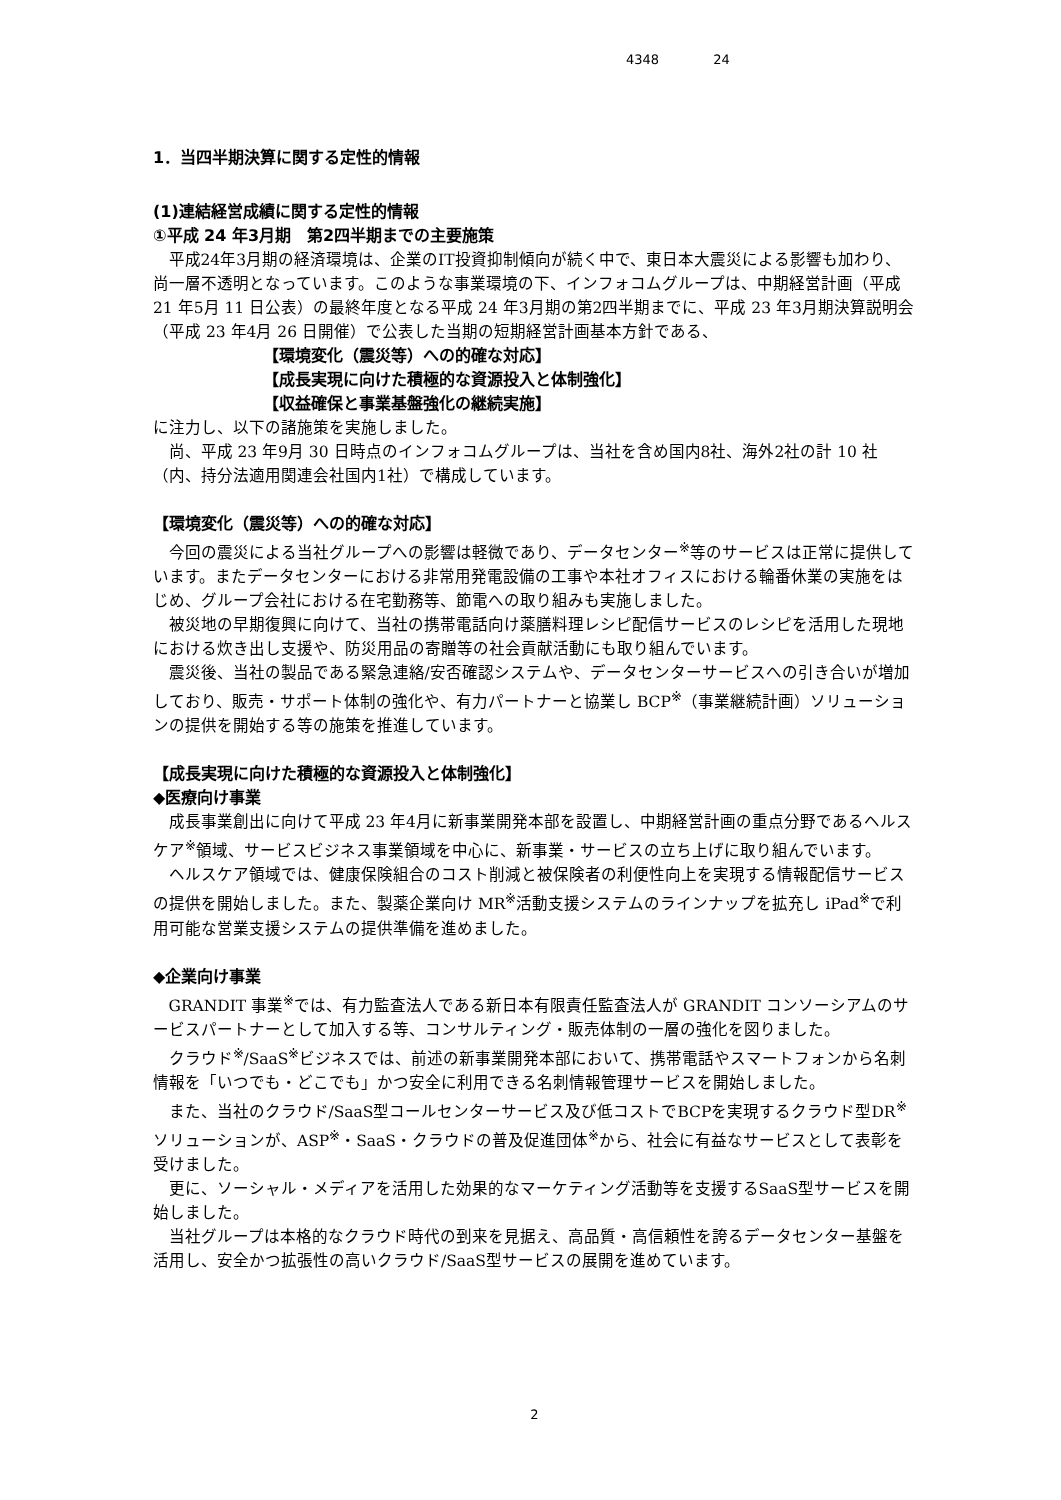4348 24
1．当四半期決算に関する定性的情報
(1)連結経営成績に関する定性的情報
①平成 24 年3月期　第2四半期までの主要施策
平成24年3月期の経済環境は、企業のIT投資抑制傾向が続く中で、東日本大震災による影響も加わり、尚一層不透明となっています。このような事業環境の下、インフォコムグループは、中期経営計画（平成 21 年5月 11 日公表）の最終年度となる平成 24 年3月期の第2四半期までに、平成 23 年3月期決算説明会（平成 23 年4月 26 日開催）で公表した当期の短期経営計画基本方針である、
【環境変化（震災等）への的確な対応】
【成長実現に向けた積極的な資源投入と体制強化】
【収益確保と事業基盤強化の継続実施】
に注力し、以下の諸施策を実施しました。
尚、平成 23 年9月 30 日時点のインフォコムグループは、当社を含め国内8社、海外2社の計 10 社（内、持分法適用関連会社国内1社）で構成しています。
【環境変化（震災等）への的確な対応】
今回の震災による当社グループへの影響は軽微であり、データセンター<sup>※</sup>等のサービスは正常に提供しています。またデータセンターにおける非常用発電設備の工事や本社オフィスにおける輪番休業の実施をはじめ、グループ会社における在宅勤務等、節電への取り組みも実施しました。
被災地の早期復興に向けて、当社の携帯電話向け薬膳料理レシピ配信サービスのレシピを活用した現地における炊き出し支援や、防災用品の寄贈等の社会貢献活動にも取り組んでいます。
震災後、当社の製品である緊急連絡/安否確認システムや、データセンターサービスへの引き合いが増加しており、販売・サポート体制の強化や、有力パートナーと協業し BCP<sup>※</sup>（事業継続計画）ソリューションの提供を開始する等の施策を推進しています。
【成長実現に向けた積極的な資源投入と体制強化】
◆医療向け事業
成長事業創出に向けて平成 23 年4月に新事業開発本部を設置し、中期経営計画の重点分野であるヘルスケア<sup>※</sup>領域、サービスビジネス事業領域を中心に、新事業・サービスの立ち上げに取り組んでいます。
ヘルスケア領域では、健康保険組合のコスト削減と被保険者の利便性向上を実現する情報配信サービスの提供を開始しました。また、製薬企業向け MR<sup>※</sup>活動支援システムのラインナップを拡充し iPad<sup>※</sup>で利用可能な営業支援システムの提供準備を進めました。
◆企業向け事業
GRANDIT 事業<sup>※</sup>では、有力監査法人である新日本有限責任監査法人が GRANDIT コンソーシアムのサービスパートナーとして加入する等、コンサルティング・販売体制の一層の強化を図りました。
クラウド<sup>※</sup>/SaaS<sup>※</sup>ビジネスでは、前述の新事業開発本部において、携帯電話やスマートフォンから名刺情報を「いつでも・どこでも」かつ安全に利用できる名刺情報管理サービスを開始しました。
また、当社のクラウド/SaaS型コールセンターサービス及び低コストでBCPを実現するクラウド型DR<sup>※</sup>ソリューションが、ASP<sup>※</sup>・SaaS・クラウドの普及促進団体<sup>※</sup>から、社会に有益なサービスとして表彰を受けました。
更に、ソーシャル・メディアを活用した効果的なマーケティング活動等を支援するSaaS型サービスを開始しました。
当社グループは本格的なクラウド時代の到来を見据え、高品質・高信頼性を誇るデータセンター基盤を活用し、安全かつ拡張性の高いクラウド/SaaS型サービスの展開を進めています。
2